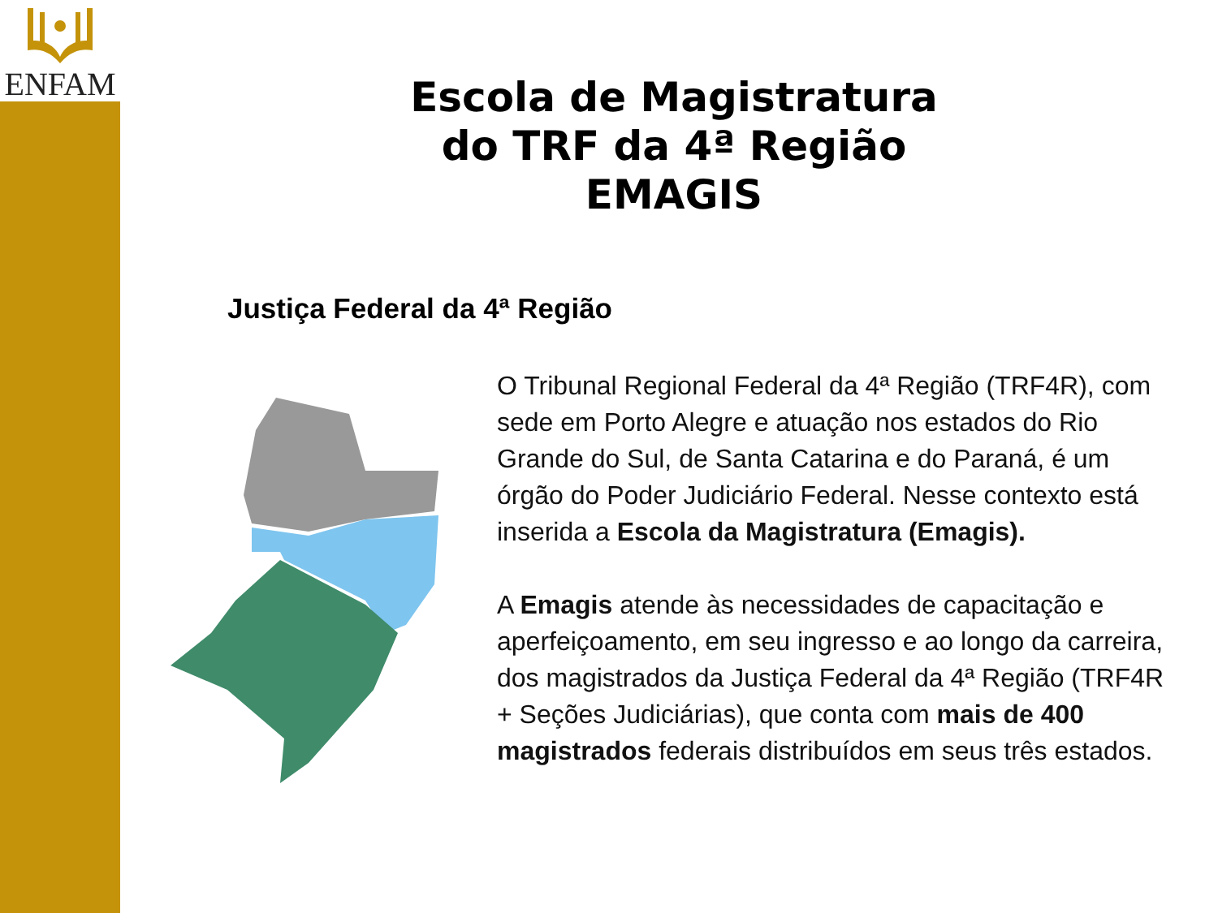ENFAM
Escola de Magistratura
do TRF da 4ª Região
EMAGIS
Justiça Federal da 4ª Região
O Tribunal Regional Federal da 4ª Região (TRF4R), com sede em Porto Alegre e atuação nos estados do Rio Grande do Sul, de Santa Catarina e do Paraná, é um órgão do Poder Judiciário Federal. Nesse contexto está inserida a Escola da Magistratura (Emagis).
A Emagis atende às necessidades de capacitação e aperfeiçoamento, em seu ingresso e ao longo da carreira, dos magistrados da Justiça Federal da 4ª Região (TRF4R + Seções Judiciárias), que conta com mais de 400 magistrados federais distribuídos em seus três estados.